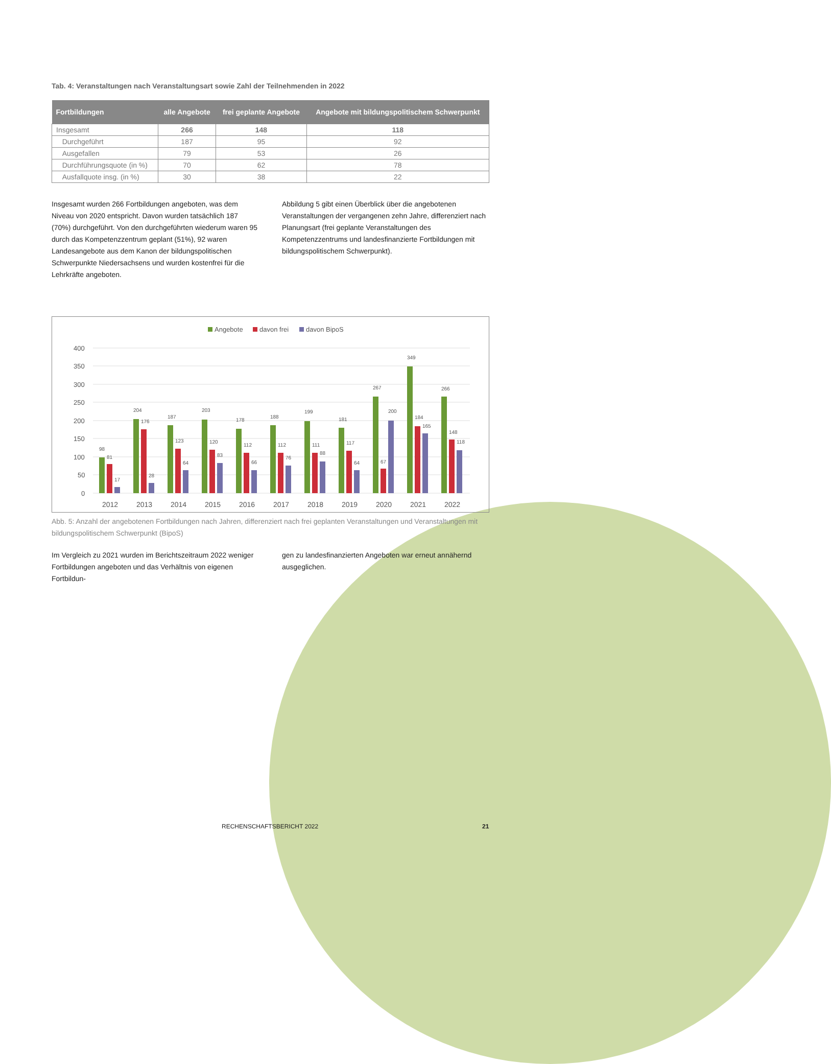Tab. 4: Veranstaltungen nach Veranstaltungsart sowie Zahl der Teilnehmenden in 2022
| Fortbildungen | alle Angebote | frei geplante Angebote | Angebote mit bildungspolitischem Schwerpunkt |
| --- | --- | --- | --- |
| Insgesamt | 266 | 148 | 118 |
| Durchgeführt | 187 | 95 | 92 |
| Ausgefallen | 79 | 53 | 26 |
| Durchführungsquote (in %) | 70 | 62 | 78 |
| Ausfallquote insg. (in %) | 30 | 38 | 22 |
Insgesamt wurden 266 Fortbildungen angeboten, was dem Niveau von 2020 entspricht. Davon wurden tatsächlich 187 (70%) durchgeführt. Von den durchgeführten wiederum waren 95 durch das Kompetenzzentrum geplant (51%), 92 waren Landesangebote aus dem Kanon der bildungspolitischen Schwerpunkte Niedersachsens und wurden kostenfrei für die Lehrkräfte angeboten.
Abbildung 5 gibt einen Überblick über die angebotenen Veranstaltungen der vergangenen zehn Jahre, differenziert nach Planungsart (frei geplante Veranstaltungen des Kompetenzzentrums und landesfinanzierte Fortbildungen mit bildungspolitischem Schwerpunkt).
Angebote
davon frei
davon BipoS
400
350
300
250
200
150
100
50
0
98
81
17
204
176
28
187
123
64
203
120
83
178
112
66
188
112
76
199
111
88
181
117
64
267
67
200
349
184
165
266
148
118
2012
2013
2014
2015
2016
2017
2018
2019
2020
2021
2022
Abb. 5: Anzahl der angebotenen Fortbildungen nach Jahren, differenziert nach frei geplanten Veranstaltungen und Veranstaltungen mit bildungspolitischem Schwerpunkt (BipoS)
Im Vergleich zu 2021 wurden im Berichtszeitraum 2022 weniger Fortbildungen angeboten und das Verhältnis von eigenen Fortbildun-
gen zu landesfinanzierten Angeboten war erneut annähernd ausgeglichen.
RECHENSCHAFTSBERICHT 2022 21